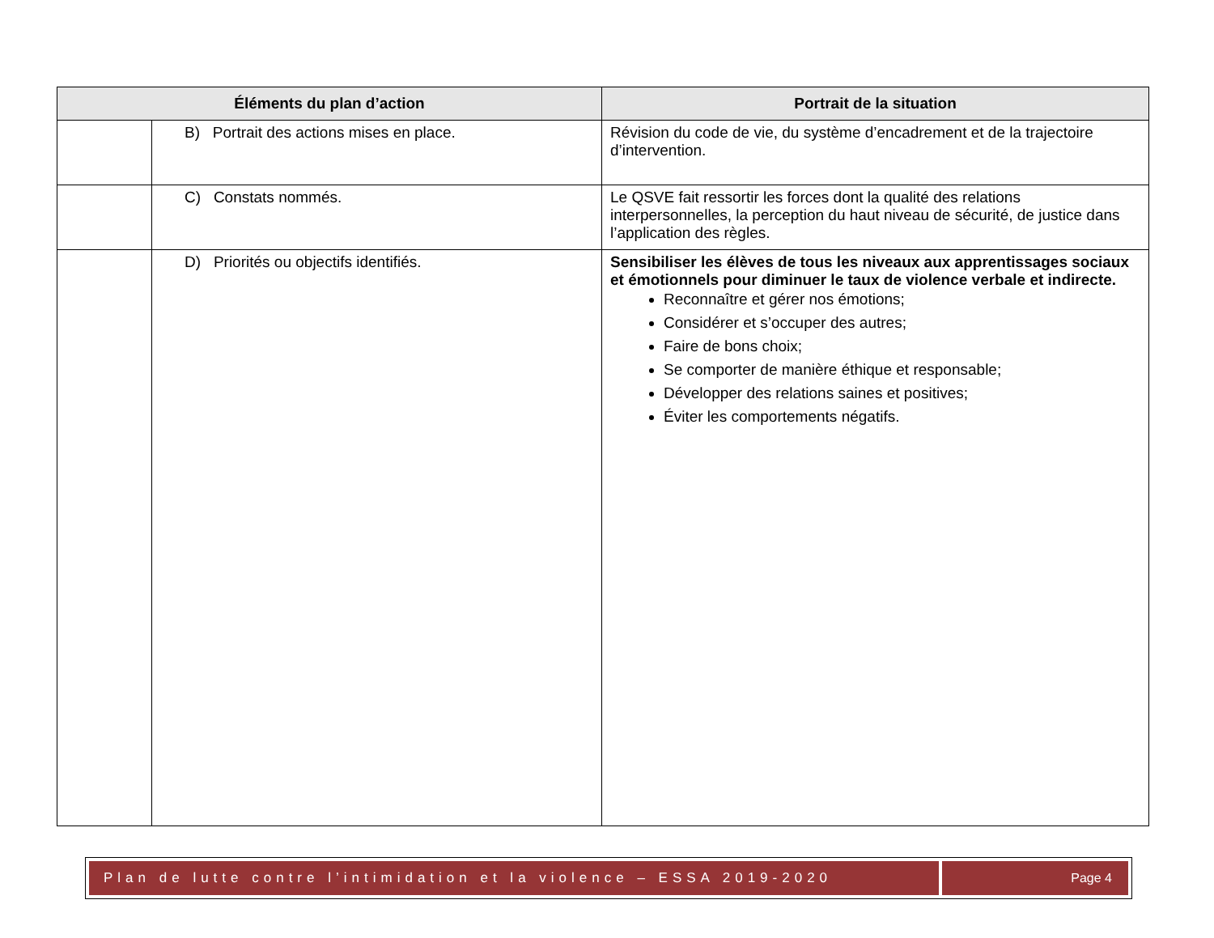| Éléments du plan d’action | | Portrait de la situation |
| --- | --- | --- |
| | B) Portrait des actions mises en place. | Révision du code de vie, du système d’encadrement et de la trajectoire d’intervention. |
| | C) Constats nommés. | Le QSVE fait ressortir les forces dont la qualité des relations interpersonnelles, la perception du haut niveau de sécurité, de justice dans l’application des règles. |
| | D) Priorités ou objectifs identifiés. | Sensibiliser les élèves de tous les niveaux aux apprentissages sociaux et émotionnels pour diminuer le taux de violence verbale et indirecte. Reconnaître et gérer nos émotions; Considérer et s’occuper des autres; Faire de bons choix; Se comporter de manière éthique et responsable; Développer des relations saines et positives; Éviter les comportements négatifs. |
Plan de lutte contre l’intimidation et la violence – ESSA 2019-2020
Page 4